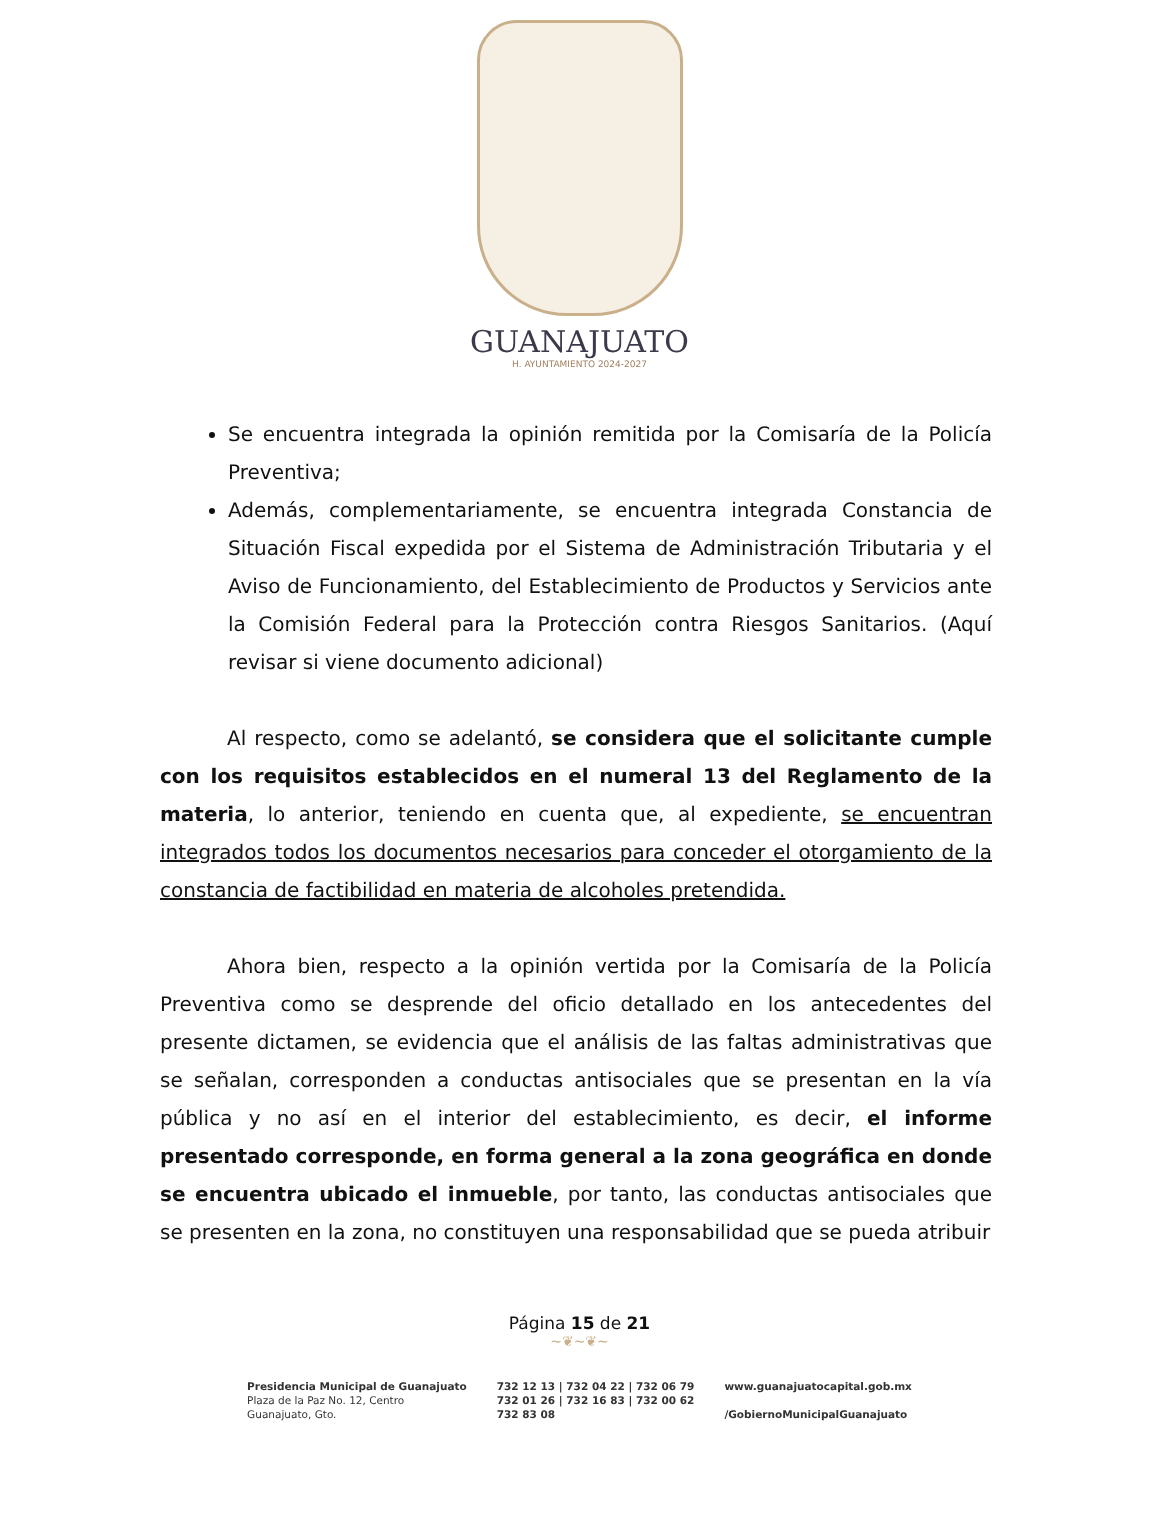GUANAJUATO
H. AYUNTAMIENTO 2024-2027
Se encuentra integrada la opinión remitida por la Comisaría de la Policía Preventiva;
Además, complementariamente, se encuentra integrada Constancia de Situación Fiscal expedida por el Sistema de Administración Tributaria y el Aviso de Funcionamiento, del Establecimiento de Productos y Servicios ante la Comisión Federal para la Protección contra Riesgos Sanitarios. (Aquí revisar si viene documento adicional)
Al respecto, como se adelantó, se considera que el solicitante cumple con los requisitos establecidos en el numeral 13 del Reglamento de la materia, lo anterior, teniendo en cuenta que, al expediente, se encuentran integrados todos los documentos necesarios para conceder el otorgamiento de la constancia de factibilidad en materia de alcoholes pretendida.
Ahora bien, respecto a la opinión vertida por la Comisaría de la Policía Preventiva como se desprende del oficio detallado en los antecedentes del presente dictamen, se evidencia que el análisis de las faltas administrativas que se señalan, corresponden a conductas antisociales que se presentan en la vía pública y no así en el interior del establecimiento, es decir, el informe presentado corresponde, en forma general a la zona geográfica en donde se encuentra ubicado el inmueble, por tanto, las conductas antisociales que se presenten en la zona, no constituyen una responsabilidad que se pueda atribuir
Página 15 de 21
~❦~❦~
Presidencia Municipal de Guanajuato
Plaza de la Paz No. 12, Centro
Guanajuato, Gto.
732 12 13 | 732 04 22 | 732 06 79
732 01 26 | 732 16 83 | 732 00 62
732 83 08
www.guanajuatocapital.gob.mx
/GobiernoMunicipalGuanajuato